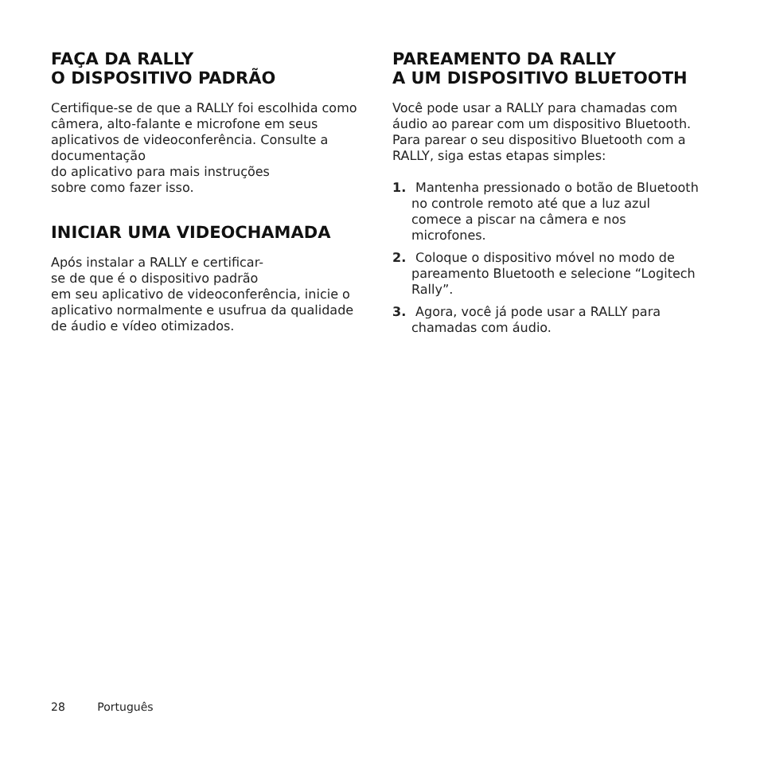FAÇA DA RALLY
O DISPOSITIVO PADRÃO
Certifique-se de que a RALLY foi escolhida como câmera, alto-falante e microfone em seus aplicativos de videoconferência. Consulte a documentação
do aplicativo para mais instruções
sobre como fazer isso.
INICIAR UMA VIDEOCHAMADA
Após instalar a RALLY e certificar-
se de que é o dispositivo padrão
em seu aplicativo de videoconferência, inicie o aplicativo normalmente e usufrua da qualidade de áudio e vídeo otimizados.
PAREAMENTO DA RALLY
A UM DISPOSITIVO BLUETOOTH
Você pode usar a RALLY para chamadas com áudio ao parear com um dispositivo Bluetooth. Para parear o seu dispositivo Bluetooth com a RALLY, siga estas etapas simples:
1. Mantenha pressionado o botão de Bluetooth no controle remoto até que a luz azul comece a piscar na câmera e nos microfones.
2. Coloque o dispositivo móvel no modo de pareamento Bluetooth e selecione “Logitech Rally”.
3. Agora, você já pode usar a RALLY para chamadas com áudio.
28 Português